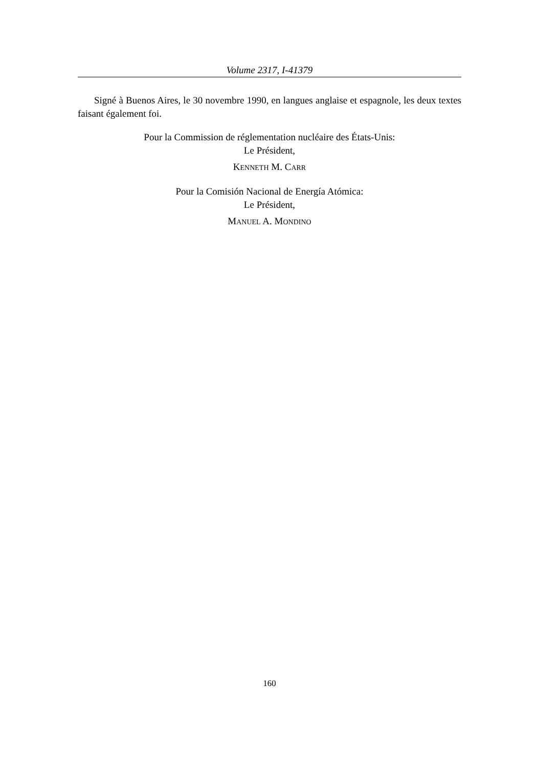Volume 2317, I-41379
Signé à Buenos Aires, le 30 novembre 1990, en langues anglaise et espagnole, les deux textes faisant également foi.
Pour la Commission de réglementation nucléaire des États-Unis:
Le Président,
KENNETH M. CARR
Pour la Comisión Nacional de Energía Atómica:
Le Président,
MANUEL A. MONDINO
160